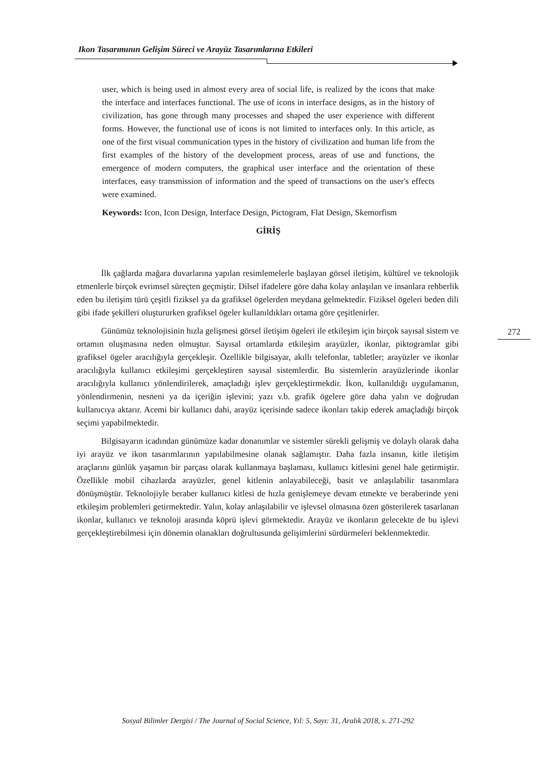Ikon Tasarımının Gelişim Süreci ve Arayüz Tasarımlarına Etkileri
user, which is being used in almost every area of social life, is realized by the icons that make the interface and interfaces functional. The use of icons in interface designs, as in the history of civilization, has gone through many processes and shaped the user experience with different forms. However, the functional use of icons is not limited to interfaces only. In this article, as one of the first visual communication types in the history of civilization and human life from the first examples of the history of the development process, areas of use and functions, the emergence of modern computers, the graphical user interface and the orientation of these interfaces, easy transmission of information and the speed of transactions on the user's effects were examined.
Keywords: Icon, Icon Design, Interface Design, Pictogram, Flat Design, Skemorfism
GİRİŞ
İlk çağlarda mağara duvarlarına yapılan resimlemelerle başlayan görsel iletişim, kültürel ve teknolojik etmenlerle birçok evrimsel süreçten geçmiştir. Dilsel ifadelere göre daha kolay anlaşılan ve insanlara rehberlik eden bu iletişim türü çeşitli fiziksel ya da grafiksel ögelerden meydana gelmektedir. Fiziksel ögeleri beden dili gibi ifade şekilleri oluştururken grafiksel ögeler kullanıldıkları ortama göre çeşitlenirler.
Günümüz teknolojisinin hızla gelişmesi görsel iletişim ögeleri ile etkileşim için birçok sayısal sistem ve ortamın oluşmasına neden olmuştur. Sayısal ortamlarda etkileşim arayüzler, ikonlar, piktogramlar gibi grafiksel ögeler aracılığıyla gerçekleşir. Özellikle bilgisayar, akıllı telefonlar, tabletler; arayüzler ve ikonlar aracılığıyla kullanıcı etkileşimi gerçekleştiren sayısal sistemlerdir. Bu sistemlerin arayüzlerinde ikonlar aracılığıyla kullanıcı yönlendirilerek, amaçladığı işlev gerçekleştirmekdir. İkon, kullanıldığı uygulamanın, yönlendirmenin, nesneni ya da içeriğin işlevini; yazı v.b. grafik ögelere göre daha yalın ve doğrudan kullanıcıya aktarır. Acemi bir kullanıcı dahi, arayüz içerisinde sadece ikonları takip ederek amaçladığı birçok seçimi yapabilmektedir.
Bilgisayarın icadından günümüze kadar donanımlar ve sistemler sürekli gelişmiş ve dolaylı olarak daha iyi arayüz ve ikon tasarımlarının yapılabilmesine olanak sağlamıştır. Daha fazla insanın, kitle iletişim araçlarını günlük yaşamın bir parçası olarak kullanmaya başlaması, kullanıcı kitlesini genel hale getirmiştir. Özellikle mobil cihazlarda arayüzler, genel kitlenin anlayabileceği, basit ve anlaşılabilir tasarımlara dönüşmüştür. Teknolojiyle beraber kullanıcı kitlesi de hızla genişlemeye devam etmekte ve beraberinde yeni etkileşim problemleri getirmektedir. Yalın, kolay anlaşılabilir ve işlevsel olmasına özen gösterilerek tasarlanan ikonlar, kullanıcı ve teknoloji arasında köprü işlevi görmektedir. Arayüz ve ikonların gelecekte de bu işlevi gerçekleştirebilmesi için dönemin olanakları doğrultusunda gelişimlerini sürdürmeleri beklenmektedir.
272
Sosyal Bilimler Dergisi / The Journal of Social Science, Yıl: 5, Sayı: 31, Aralık 2018, s. 271-292